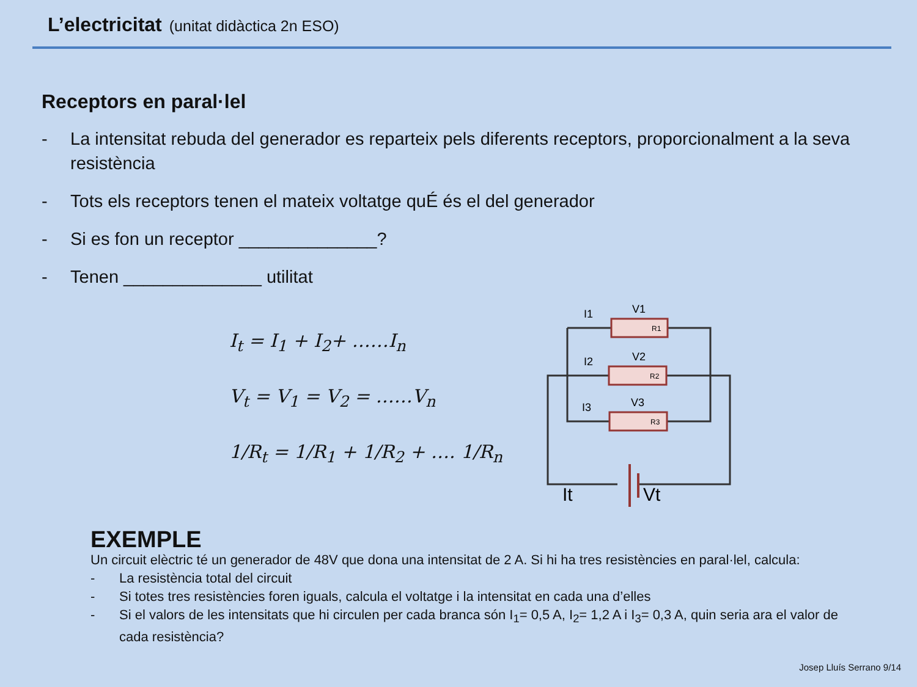L’electricitat (unitat didàctica 2n ESO)
Receptors en paral·lel
- La intensitat rebuda del generador es reparteix pels diferents receptors, proporcionalment a la seva resistència
- Tots els receptors tenen el mateix voltatge quÉ és el del generador
- Si es fon un receptor ______________?
- Tenen ______________ utilitat
I<sub>t</sub> = I<sub>1</sub> + I<sub>2</sub>+ ……I<sub>n</sub>
V<sub>t</sub> = V<sub>1</sub> = V<sub>2</sub> = ……V<sub>n</sub>
1/R<sub>t</sub> = 1/R<sub>1</sub> + 1/R<sub>2</sub> + …. 1/R<sub>n</sub>
I1
V1
R1
I2
V2
R2
I3
V3
R3
It
Vt
EXEMPLE
Un circuit elèctric té un generador de 48V que dona una intensitat de 2 A. Si hi ha tres resistències en paral·lel, calcula:
- La resistència total del circuit
- Si totes tres resistències foren iguals, calcula el voltatge i la intensitat en cada una d’elles
- Si el valors de les intensitats que hi circulen per cada branca són I<sub>1</sub>= 0,5 A, I<sub>2</sub>= 1,2 A i I<sub>3</sub>= 0,3 A, quin seria ara el valor de cada resistència?
Josep Lluís Serrano 9/14